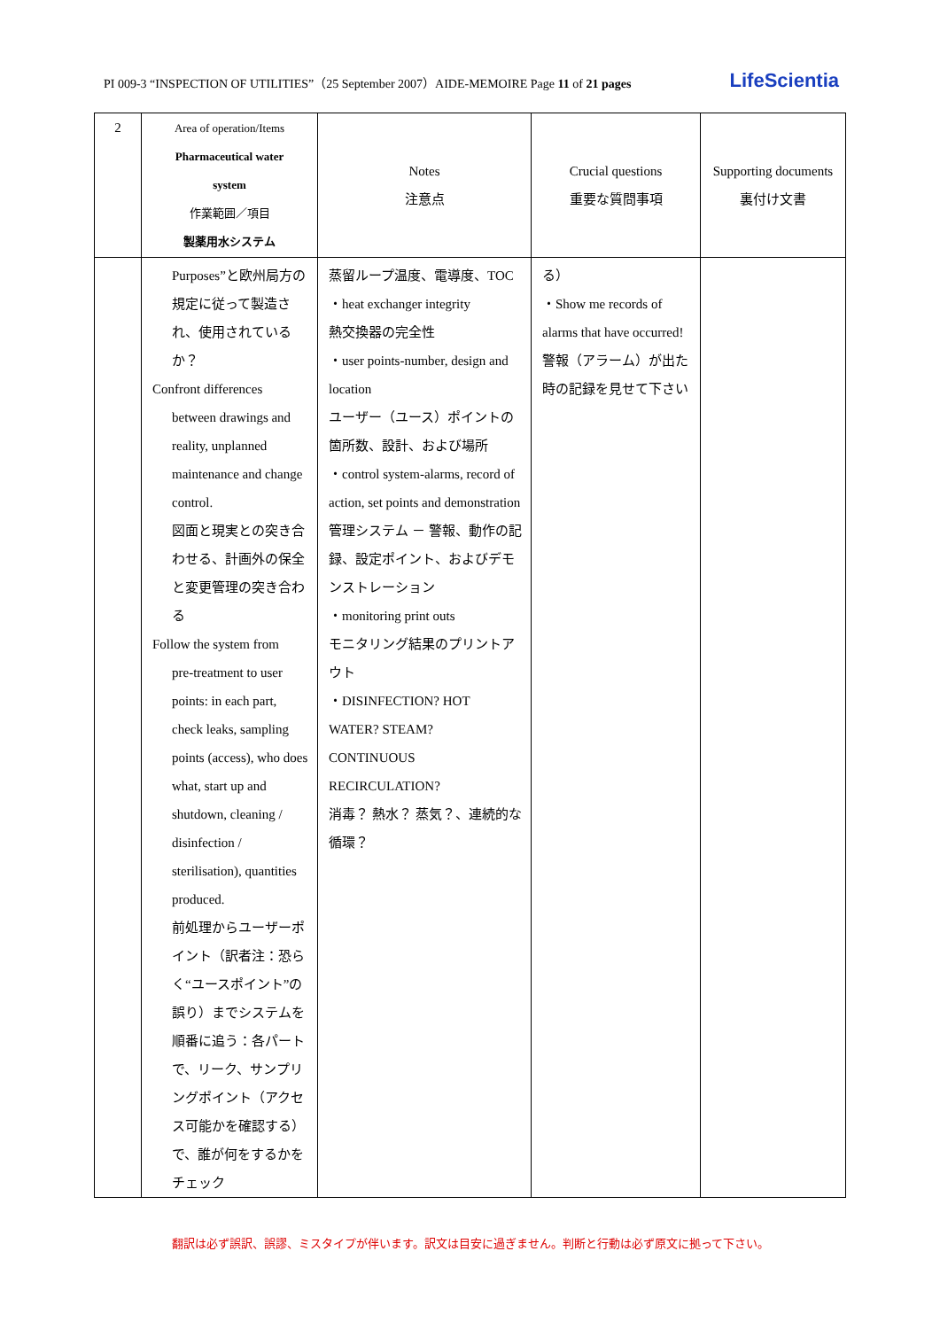PI 009-3 “INSPECTION OF UTILITIES”（25 September 2007）AIDE-MEMOIRE Page 11 of 21 pages LifeScientia
| 2 | Area of operation/Items Pharmaceutical water system 作業範囲／項目 製薬用水システム | Notes 注意点 | Crucial questions 重要な質問事項 | Supporting documents 裏付け文書 |
| --- | --- | --- | --- | --- |
| | Purposes”と欧州局方の規定に従って製造され、使用されているか？ Confront differences between drawings and reality, unplanned maintenance and change control. 図面と現実との突き合わせる、計画外の保全と変更管理の突き合わる Follow the system from pre-treatment to user points: in each part, check leaks, sampling points (access), who does what, start up and shutdown, cleaning / disinfection / sterilisation), quantities produced. 前処理からユーザーポイント（訳者注：恐らく“ユースポイント”の誤り）までシステムを順番に追う：各パートで、リーク、サンプリングポイント（アクセス可能かを確認する）で、誰が何をするかをチェック | 蒸留ループ温度、電導度、TOC ・heat exchanger integrity 熱交換器の完全性 ・user points-number, design and location ユーザー（ユース）ポイントの箇所数、設計、および場所 ・control system-alarms, record of action, set points and demonstration 管理システム － 警報、動作の記録、設定ポイント、およびデモンストレーション ・monitoring print outs モニタリング結果のプリントアウト ・DISINFECTION? HOT WATER? STEAM? CONTINUOUS RECIRCULATION? 消毒？ 熱水？ 蒸気？、連続的な循環？ | る） ・Show me records of alarms that have occurred! 警報（アラーム）が出た時の記録を見せて下さい | |
翻訳は必ず誤訳、誤謬、ミスタイプが伴います。訳文は目安に過ぎません。判断と行動は必ず原文に拠って下さい。